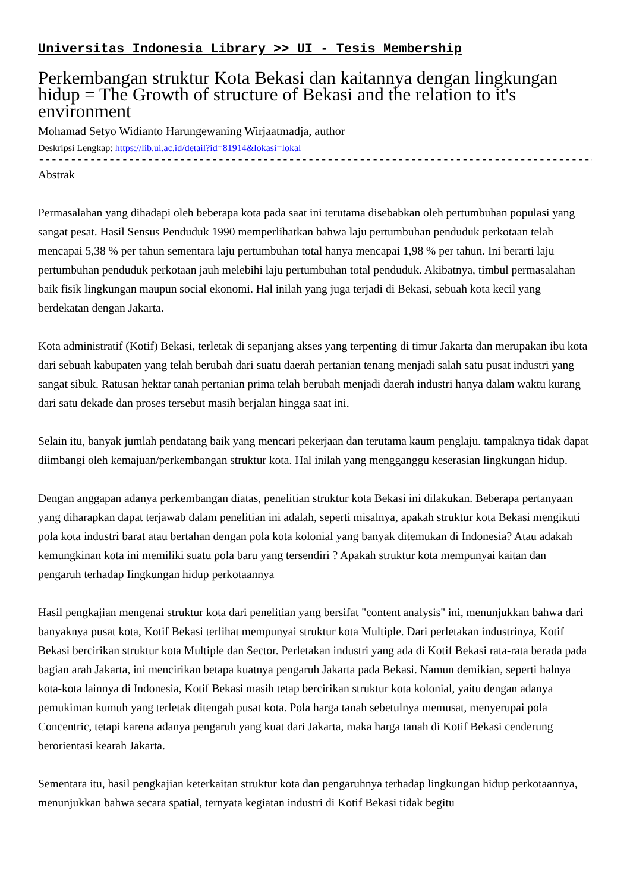Universitas Indonesia Library >> UI - Tesis Membership
Perkembangan struktur Kota Bekasi dan kaitannya dengan lingkungan hidup = The Growth of structure of Bekasi and the relation to it's environment
Mohamad Setyo Widianto Harungewaning Wirjaatmadja, author
Deskripsi Lengkap: https://lib.ui.ac.id/detail?id=81914&lokasi=lokal
------------------------------------------------------------------------------------------
Abstrak
Permasalahan yang dihadapi oleh beberapa kota pada saat ini terutama disebabkan oleh pertumbuhan populasi yang sangat pesat. Hasil Sensus Penduduk 1990 memperlihatkan bahwa laju pertumbuhan penduduk perkotaan telah mencapai 5,38 % per tahun sementara laju pertumbuhan total hanya mencapai 1,98 % per tahun. Ini berarti laju pertumbuhan penduduk perkotaan jauh melebihi laju pertumbuhan total penduduk. Akibatnya, timbul permasalahan baik fisik lingkungan maupun social ekonomi. Hal inilah yang juga terjadi di Bekasi, sebuah kota kecil yang berdekatan dengan Jakarta.
Kota administratif (Kotif) Bekasi, terletak di sepanjang akses yang terpenting di timur Jakarta dan merupakan ibu kota dari sebuah kabupaten yang telah berubah dari suatu daerah pertanian tenang menjadi salah satu pusat industri yang sangat sibuk. Ratusan hektar tanah pertanian prima telah berubah menjadi daerah industri hanya dalam waktu kurang dari satu dekade dan proses tersebut masih berjalan hingga saat ini.
Selain itu, banyak jumlah pendatang baik yang mencari pekerjaan dan terutama kaum penglaju. tampaknya tidak dapat diimbangi oleh kemajuan/perkembangan struktur kota. Hal inilah yang mengganggu keserasian lingkungan hidup.
Dengan anggapan adanya perkembangan diatas, penelitian struktur kota Bekasi ini dilakukan. Beberapa pertanyaan yang diharapkan dapat terjawab dalam penelitian ini adalah, seperti misalnya, apakah struktur kota Bekasi mengikuti pola kota industri barat atau bertahan dengan pola kota kolonial yang banyak ditemukan di Indonesia? Atau adakah kemungkinan kota ini memiliki suatu pola baru yang tersendiri ? Apakah struktur kota mempunyai kaitan dan pengaruh terhadap Iingkungan hidup perkotaannya
Hasil pengkajian mengenai struktur kota dari penelitian yang bersifat "content analysis" ini, menunjukkan bahwa dari banyaknya pusat kota, Kotif Bekasi terlihat mempunyai struktur kota Multiple. Dari perletakan industrinya, Kotif Bekasi bercirikan struktur kota Multiple dan Sector. Perletakan industri yang ada di Kotif Bekasi rata-rata berada pada bagian arah Jakarta, ini mencirikan betapa kuatnya pengaruh Jakarta pada Bekasi. Namun demikian, seperti halnya kota-kota lainnya di Indonesia, Kotif Bekasi masih tetap bercirikan struktur kota kolonial, yaitu dengan adanya pemukiman kumuh yang terletak ditengah pusat kota. Pola harga tanah sebetulnya memusat, menyerupai pola Concentric, tetapi karena adanya pengaruh yang kuat dari Jakarta, maka harga tanah di Kotif Bekasi cenderung berorientasi kearah Jakarta.
Sementara itu, hasil pengkajian keterkaitan struktur kota dan pengaruhnya terhadap lingkungan hidup perkotaannya, menunjukkan bahwa secara spatial, ternyata kegiatan industri di Kotif Bekasi tidak begitu